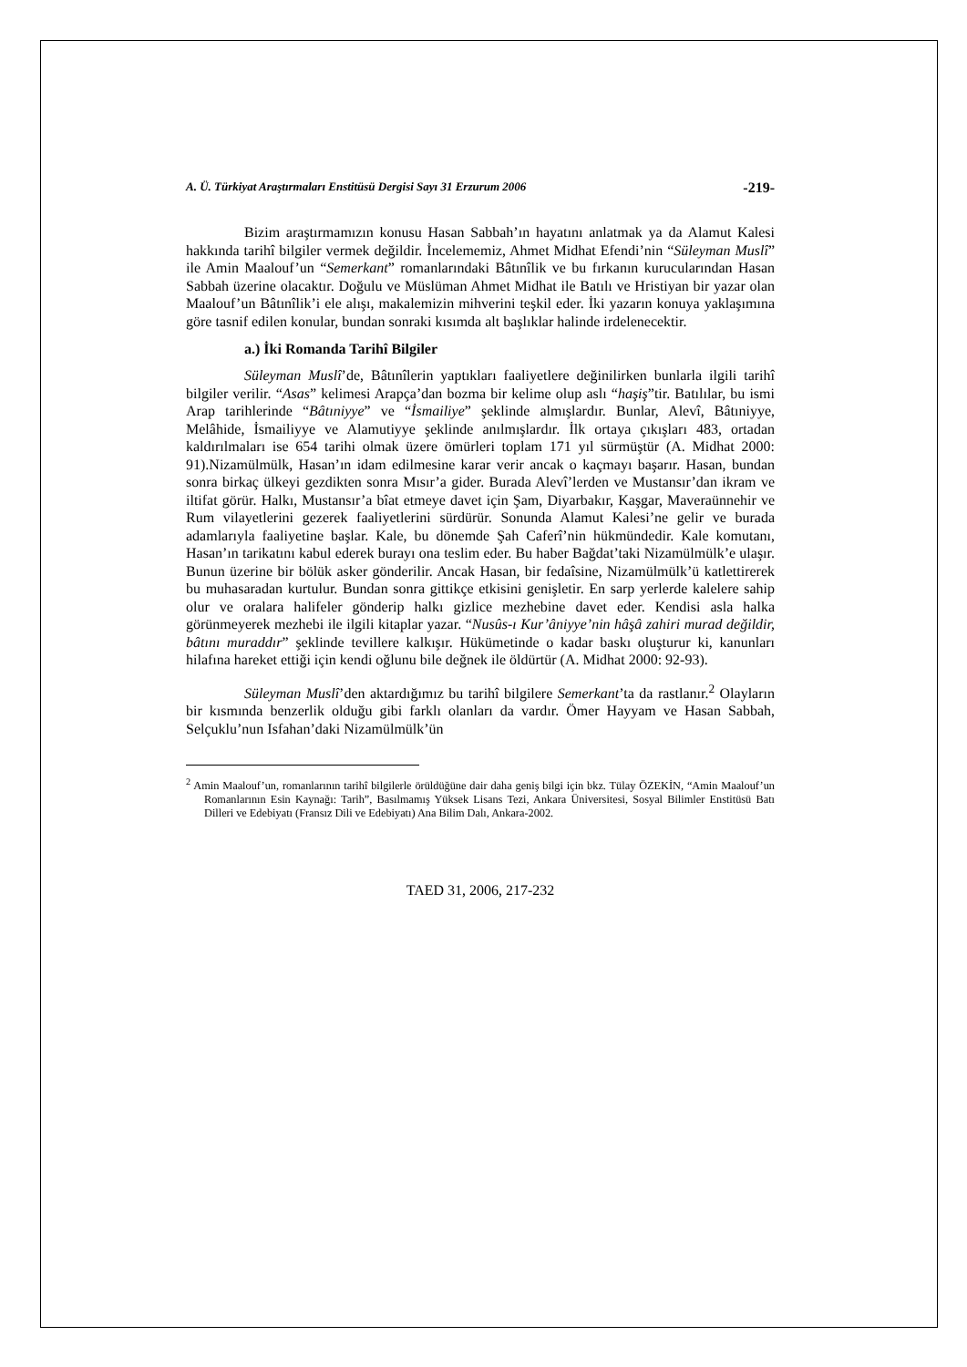A. Ü. Türkiyat Araştırmaları Enstitüsü Dergisi Sayı 31 Erzurum 2006 -219-
Bizim araştırmamızın konusu Hasan Sabbah’ın hayatını anlatmak ya da Alamut Kalesi hakkında tarihî bilgiler vermek değildir. İncelememiz, Ahmet Midhat Efendi’nin “Süleyman Muslî” ile Amin Maalouf’un “Semerkant” romanlarındaki Bâtınîlik ve bu fırkanın kurucularından Hasan Sabbah üzerine olacaktır. Doğulu ve Müslüman Ahmet Midhat ile Batılı ve Hristiyan bir yazar olan Maalouf’un Bâtınîlik’i ele alışı, makalemizin mihverini teşkil eder. İki yazarın konuya yaklaşımına göre tasnif edilen konular, bundan sonraki kısımda alt başlıklar halinde irdelenecektir.
a.) İki Romanda Tarihî Bilgiler
Süleyman Muslî’de, Bâtınîlerin yaptıkları faaliyetlere değinilirken bunlarla ilgili tarihî bilgiler verilir. “Asas” kelimesi Arapça’dan bozma bir kelime olup aslı “haşiş”tir. Batılılar, bu ismi Arap tarihlerinde “Bâtıniyye” ve “İsmailiye” şeklinde almışlardır. Bunlar, Alevî, Bâtıniyye, Melâhide, İsmailiyye ve Alamutiyye şeklinde anılmışlardır. İlk ortaya çıkışları 483, ortadan kaldırılmaları ise 654 tarihi olmak üzere ömürleri toplam 171 yıl sürmüştür (A. Midhat 2000: 91).Nizamülmülk, Hasan’ın idam edilmesine karar verir ancak o kaçmayı başarır. Hasan, bundan sonra birkaç ülkeyi gezdikten sonra Mısır’a gider. Burada Alevî’lerden ve Mustansır’dan ikram ve iltifat görür. Halkı, Mustansır’a bîat etmeye davet için Şam, Diyarbakır, Kaşgar, Maveraünnehir ve Rum vilayetlerini gezerek faaliyetlerini sürdürür. Sonunda Alamut Kalesi’ne gelir ve burada adamlarıyla faaliyetine başlar. Kale, bu dönemde Şah Caferî’nin hükmündedir. Kale komutanı, Hasan’ın tarikatını kabul ederek burayı ona teslim eder. Bu haber Bağdat’taki Nizamülmülk’e ulaşır. Bunun üzerine bir bölük asker gönderilir. Ancak Hasan, bir fedaîsine, Nizamülmülk’ü katlettirerek bu muhasaradan kurtulur. Bundan sonra gittikçe etkisini genişletir. En sarp yerlerde kalelere sahip olur ve oralara halifeler gönderip halkı gizlice mezhebine davet eder. Kendisi asla halka görünmeyerek mezhebi ile ilgili kitaplar yazar. “Nusûs-ı Kur’âniyye’nin hâşâ zahiri murad değildir, bâtını muraddır” şeklinde tevillere kalkışır. Hükümetinde o kadar baskı oluşturur ki, kanunları hilafına hareket ettiği için kendi oğlunu bile değnek ile öldürtür (A. Midhat 2000: 92-93).
Süleyman Muslî’den aktardığımız bu tarihî bilgilere Semerkant’ta da rastlanır.<sup>2</sup> Olayların bir kısmında benzerlik olduğu gibi farklı olanları da vardır. Ömer Hayyam ve Hasan Sabbah, Selçuklu’nun Isfahan’daki Nizamülmülk’ün
<sup>2</sup> Amin Maalouf’un, romanlarının tarihî bilgilerle örüldüğüne dair daha geniş bilgi için bkz. Tülay ÖZEKİN, “Amin Maalouf’un Romanlarının Esin Kaynağı: Tarih”, Basılmamış Yüksek Lisans Tezi, Ankara Üniversitesi, Sosyal Bilimler Enstitüsü Batı Dilleri ve Edebiyatı (Fransız Dili ve Edebiyatı) Ana Bilim Dalı, Ankara-2002.
TAED 31, 2006, 217-232